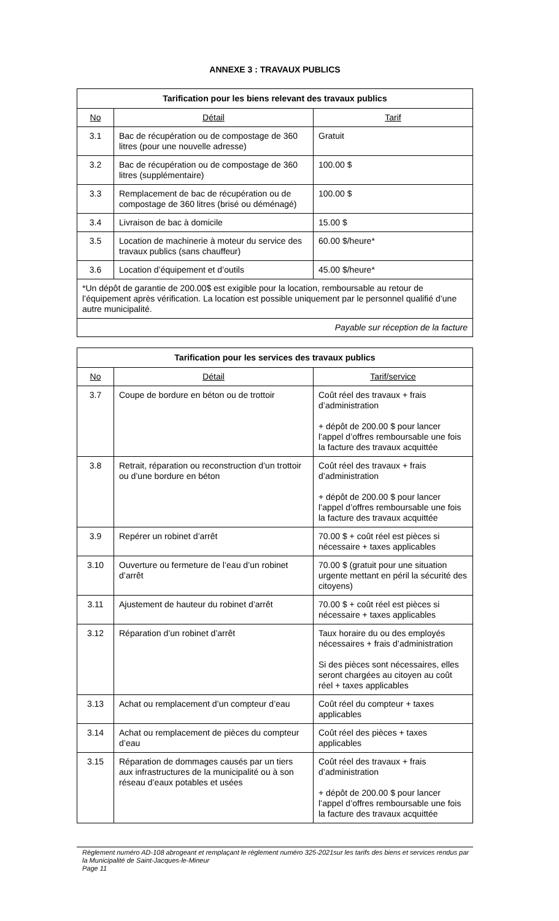ANNEXE 3 : TRAVAUX PUBLICS
| Tarification pour les biens relevant des travaux publics | | |
| --- | --- | --- |
| No | Détail | Tarif |
| 3.1 | Bac de récupération ou de compostage de 360 litres (pour une nouvelle adresse) | Gratuit |
| 3.2 | Bac de récupération ou de compostage de 360 litres (supplémentaire) | 100.00 $ |
| 3.3 | Remplacement de bac de récupération ou de compostage de 360 litres (brisé ou déménagé) | 100.00 $ |
| 3.4 | Livraison de bac à domicile | 15.00 $ |
| 3.5 | Location de machinerie à moteur du service des travaux publics (sans chauffeur) | 60.00 $/heure* |
| 3.6 | Location d’équipement et d’outils | 45.00 $/heure* |
| *Un dépôt de garantie de 200.00$ est exigible pour la location, remboursable au retour de l’équipement après vérification. La location est possible uniquement par le personnel qualifié d’une autre municipalité. | | |
| Payable sur réception de la facture | | |
| Tarification pour les services des travaux publics | | |
| --- | --- | --- |
| No | Détail | Tarif/service |
| 3.7 | Coupe de bordure en béton ou de trottoir | Coût réel des travaux + frais d’administration + dépôt de 200.00 $ pour lancer l’appel d’offres remboursable une fois la facture des travaux acquittée |
| 3.8 | Retrait, réparation ou reconstruction d’un trottoir ou d’une bordure en béton | Coût réel des travaux + frais d’administration + dépôt de 200.00 $ pour lancer l’appel d’offres remboursable une fois la facture des travaux acquittée |
| 3.9 | Repérer un robinet d’arrêt | 70.00 $ + coût réel est pièces si nécessaire + taxes applicables |
| 3.10 | Ouverture ou fermeture de l’eau d’un robinet d’arrêt | 70.00 $ (gratuit pour une situation urgente mettant en péril la sécurité des citoyens) |
| 3.11 | Ajustement de hauteur du robinet d’arrêt | 70.00 $ + coût réel est pièces si nécessaire + taxes applicables |
| 3.12 | Réparation d’un robinet d’arrêt | Taux horaire du ou des employés nécessaires + frais d’administration Si des pièces sont nécessaires, elles seront chargées au citoyen au coût réel + taxes applicables |
| 3.13 | Achat ou remplacement d’un compteur d’eau | Coût réel du compteur + taxes applicables |
| 3.14 | Achat ou remplacement de pièces du compteur d’eau | Coût réel des pièces + taxes applicables |
| 3.15 | Réparation de dommages causés par un tiers aux infrastructures de la municipalité ou à son réseau d’eaux potables et usées | Coût réel des travaux + frais d’administration + dépôt de 200.00 $ pour lancer l’appel d’offres remboursable une fois la facture des travaux acquittée |
Règlement numéro AD-108 abrogeant et remplaçant le règlement numéro 325-2021sur les tarifs des biens et services rendus par la Municipalité de Saint-Jacques-le-Mineur
Page 11